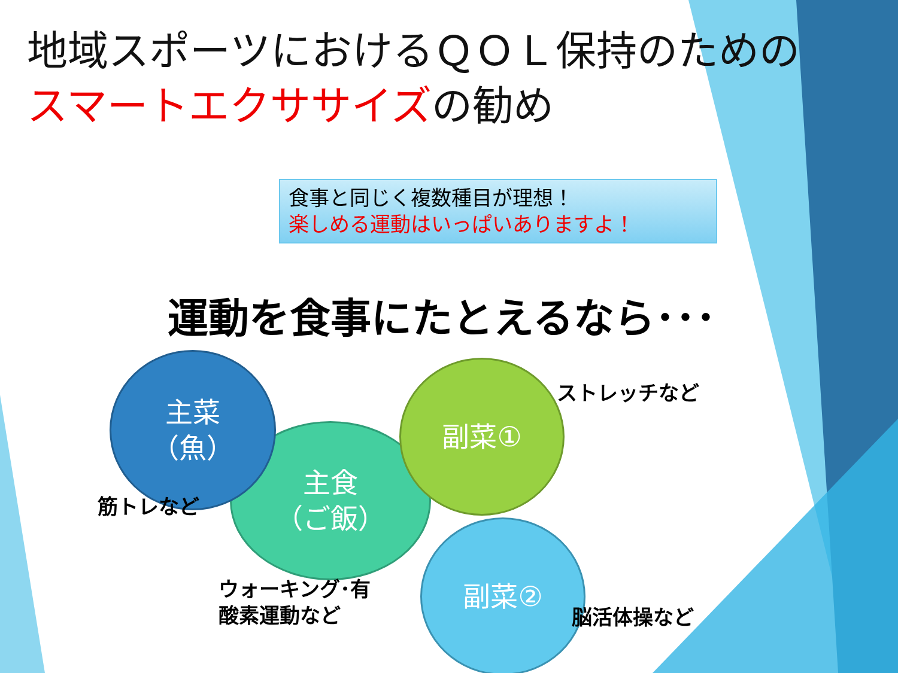地域スポーツにおけるＱＯＬ保持のためのスマートエクササイズの勧め
食事と同じく複数種目が理想！
楽しめる運動はいっぱいありますよ！
運動を食事にたとえるなら･･･
主食
（ご飯）
主菜
（魚）
副菜①
副菜②
ストレッチなど
筋トレなど
ウォーキング･有
酸素運動など
脳活体操など